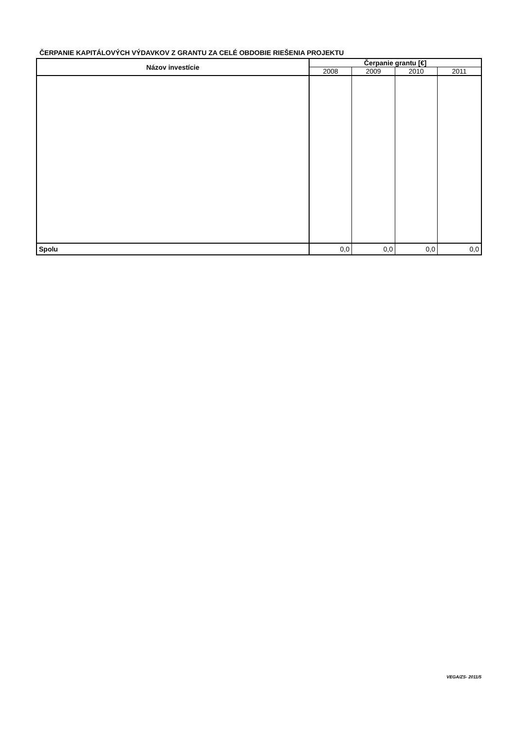ČERPANIE KAPITÁLOVÝCH VÝDAVKOV Z GRANTU ZA CELÉ OBDOBIE RIEŠENIA PROJEKTU
| Názov investície | Čerpanie grantu [€] | | | |
| --- | --- | --- | --- | --- |
| | 2008 | 2009 | 2010 | 2011 |
| Spolu | 0,0 | 0,0 | 0,0 | 0,0 |
VEGA/ZS- 2011/5